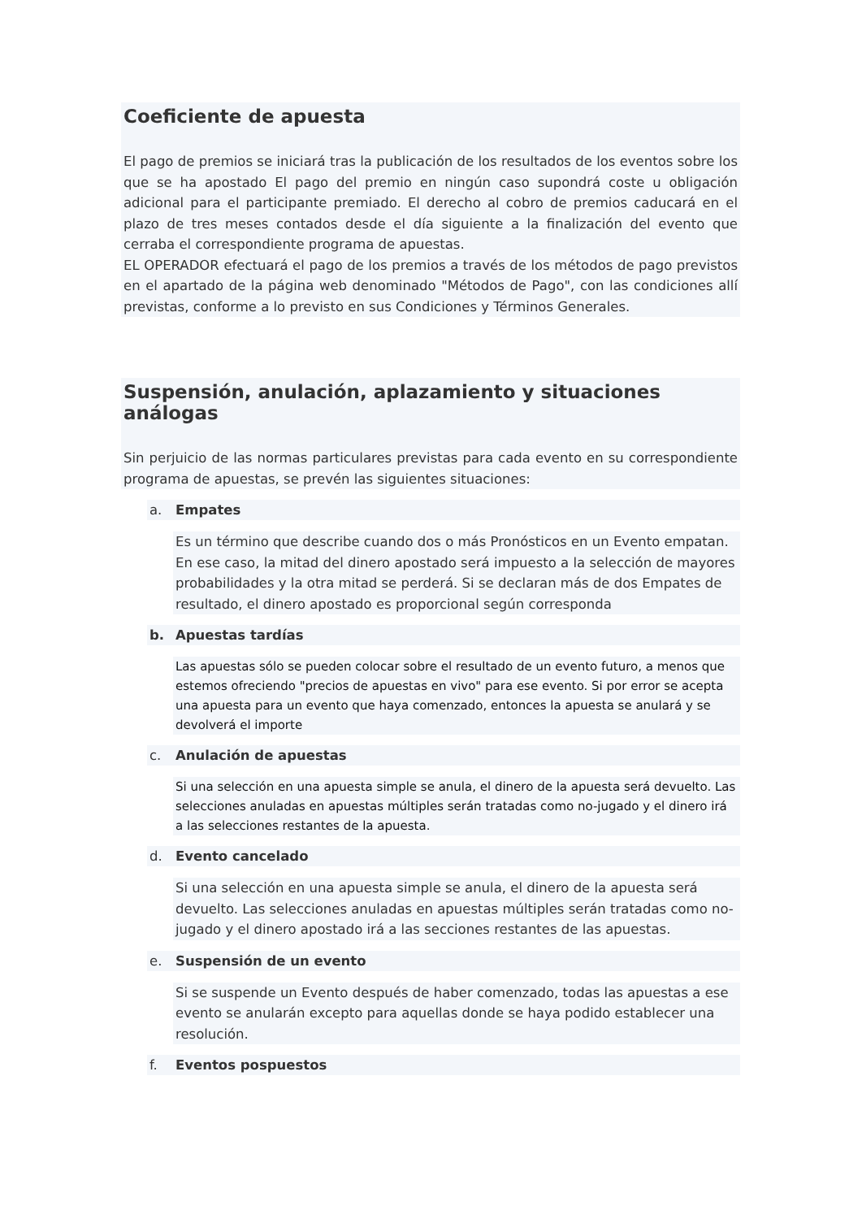Coeficiente de apuesta
El pago de premios se iniciará tras la publicación de los resultados de los eventos sobre los que se ha apostado El pago del premio en ningún caso supondrá coste u obligación adicional para el participante premiado. El derecho al cobro de premios caducará en el plazo de tres meses contados desde el día siguiente a la finalización del evento que cerraba el correspondiente programa de apuestas.
EL OPERADOR efectuará el pago de los premios a través de los métodos de pago previstos en el apartado de la página web denominado "Métodos de Pago", con las condiciones allí previstas, conforme a lo previsto en sus Condiciones y Términos Generales.
Suspensión, anulación, aplazamiento y situaciones análogas
Sin perjuicio de las normas particulares previstas para cada evento en su correspondiente programa de apuestas, se prevén las siguientes situaciones:
a. Empates
Es un término que describe cuando dos o más Pronósticos en un Evento empatan. En ese caso, la mitad del dinero apostado será impuesto a la selección de mayores probabilidades y la otra mitad se perderá. Si se declaran más de dos Empates de resultado, el dinero apostado es proporcional según corresponda
b. Apuestas tardías
Las apuestas sólo se pueden colocar sobre el resultado de un evento futuro, a menos que estemos ofreciendo "precios de apuestas en vivo" para ese evento. Si por error se acepta una apuesta para un evento que haya comenzado, entonces la apuesta se anulará y se devolverá el importe
c. Anulación de apuestas
Si una selección en una apuesta simple se anula, el dinero de la apuesta será devuelto. Las selecciones anuladas en apuestas múltiples serán tratadas como no-jugado y el dinero irá a las selecciones restantes de la apuesta.
d. Evento cancelado
Si una selección en una apuesta simple se anula, el dinero de la apuesta será devuelto. Las selecciones anuladas en apuestas múltiples serán tratadas como no-jugado y el dinero apostado irá a las secciones restantes de las apuestas.
e. Suspensión de un evento
Si se suspende un Evento después de haber comenzado, todas las apuestas a ese evento se anularán excepto para aquellas donde se haya podido establecer una resolución.
f. Eventos pospuestos